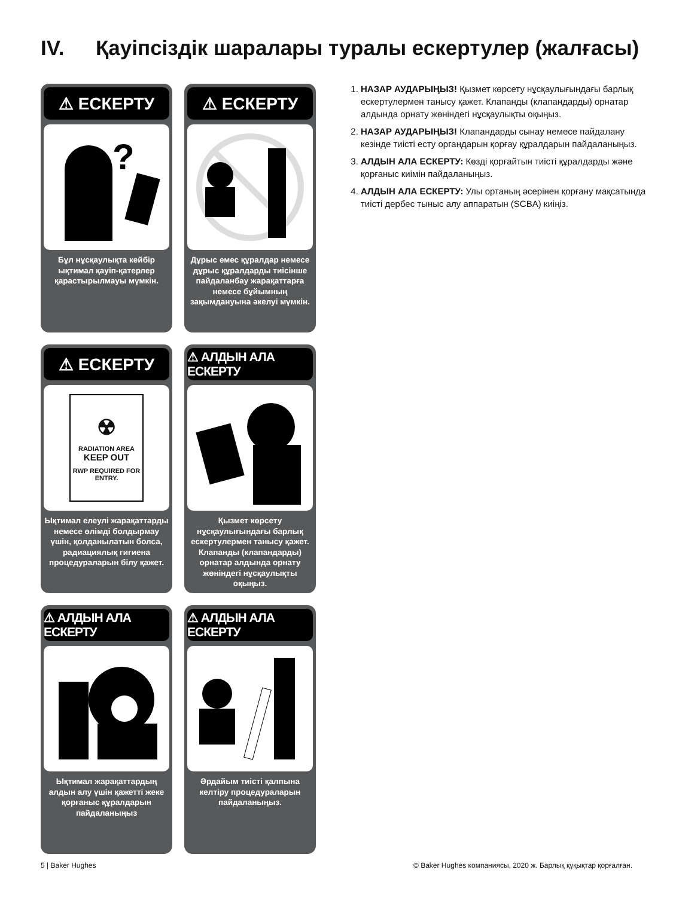IV. Қауіпсіздік шаралары туралы ескертулер (жалғасы)
⚠ ЕСКЕРТУ
?
Бұл нұсқаулықта кейбір ықтимал қауіп-қатерлер қарастырылмауы мүмкін.
⚠ ЕСКЕРТУ
Дұрыс емес құралдар немесе дұрыс құралдарды тиісінше пайдаланбау жарақаттарға немесе бұйымның зақымдануына әкелуі мүмкін.
⚠ ЕСКЕРТУ
☢
RADIATION AREA
KEEP OUT
RWP REQUIRED FOR ENTRY.
Ықтимал елеулі жарақаттарды немесе өлімді болдырмау үшін, қолданылатын болса, радиациялық гигиена процедураларын білу қажет.
⚠ АЛДЫН АЛА ЕСКЕРТУ
Қызмет көрсету нұсқаулығындағы барлық ескертулермен танысу қажет. Клапанды (клапандарды) орнатар алдында орнату жөніндегі нұсқаулықты оқыңыз.
⚠ АЛДЫН АЛА ЕСКЕРТУ
Ықтимал жарақаттардың алдын алу үшін қажетті жеке қорғаныс құралдарын пайдаланыңыз
⚠ АЛДЫН АЛА ЕСКЕРТУ
Әрдайым тиісті қалпына келтіру процедураларын пайдаланыңыз.
1. НАЗАР АУДАРЫҢЫЗ! Қызмет көрсету нұсқаулығындағы барлық ескертулермен танысу қажет. Клапанды (клапандарды) орнатар алдында орнату жөніндегі нұсқаулықты оқыңыз.
2. НАЗАР АУДАРЫҢЫЗ! Клапандарды сынау немесе пайдалану кезінде тиісті есту органдарын қорғау құралдарын пайдаланыңыз.
3. АЛДЫН АЛА ЕСКЕРТУ: Көзді қорғайтын тиісті құралдарды және қорғаныс киімін пайдаланыңыз.
4. АЛДЫН АЛА ЕСКЕРТУ: Улы ортаның әсерінен қорғану мақсатында тиісті дербес тыныс алу аппаратын (SCBA) киіңіз.
5 | Baker Hughes
© Baker Hughes компаниясы, 2020 ж. Барлық құқықтар қорғалған.